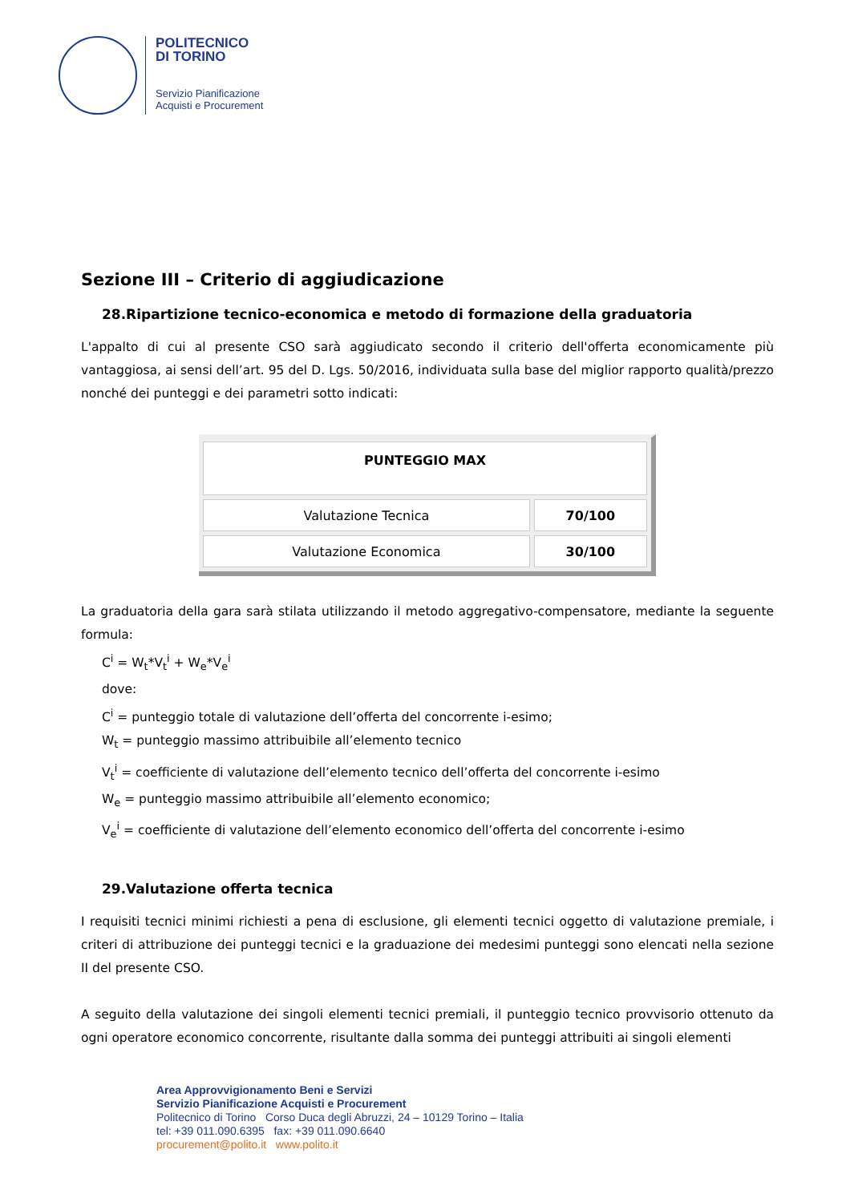POLITECNICO
DI TORINO
Servizio Pianificazione
Acquisti e Procurement
Sezione III – Criterio di aggiudicazione
28.Ripartizione tecnico-economica e metodo di formazione della graduatoria
L'appalto di cui al presente CSO sarà aggiudicato secondo il criterio dell'offerta economicamente più vantaggiosa, ai sensi dell’art. 95 del D. Lgs. 50/2016, individuata sulla base del miglior rapporto qualità/prezzo nonché dei punteggi e dei parametri sotto indicati:
| PUNTEGGIO MAX | |
| Valutazione Tecnica | 70/100 |
| Valutazione Economica | 30/100 |
La graduatoria della gara sarà stilata utilizzando il metodo aggregativo-compensatore, mediante la seguente formula:
C<sup>i</sup> = W<sub>t</sub>*V<sub>t</sub><sup>i</sup> + W<sub>e</sub>*V<sub>e</sub><sup>i</sup>
dove:
C<sup>i</sup> = punteggio totale di valutazione dell’offerta del concorrente i-esimo;
W<sub>t</sub> = punteggio massimo attribuibile all’elemento tecnico
V<sub>t</sub><sup>i</sup> = coefficiente di valutazione dell’elemento tecnico dell’offerta del concorrente i-esimo
W<sub>e</sub> = punteggio massimo attribuibile all’elemento economico;
V<sub>e</sub><sup>i</sup> = coefficiente di valutazione dell’elemento economico dell’offerta del concorrente i-esimo
29.Valutazione offerta tecnica
I requisiti tecnici minimi richiesti a pena di esclusione, gli elementi tecnici oggetto di valutazione premiale, i criteri di attribuzione dei punteggi tecnici e la graduazione dei medesimi punteggi sono elencati nella sezione II del presente CSO.
A seguito della valutazione dei singoli elementi tecnici premiali, il punteggio tecnico provvisorio ottenuto da ogni operatore economico concorrente, risultante dalla somma dei punteggi attribuiti ai singoli elementi
Area Approvvigionamento Beni e Servizi
Servizio Pianificazione Acquisti e Procurement
Politecnico di Torino Corso Duca degli Abruzzi, 24 – 10129 Torino – Italia
tel: +39 011.090.6395 fax: +39 011.090.6640
procurement@polito.it www.polito.it